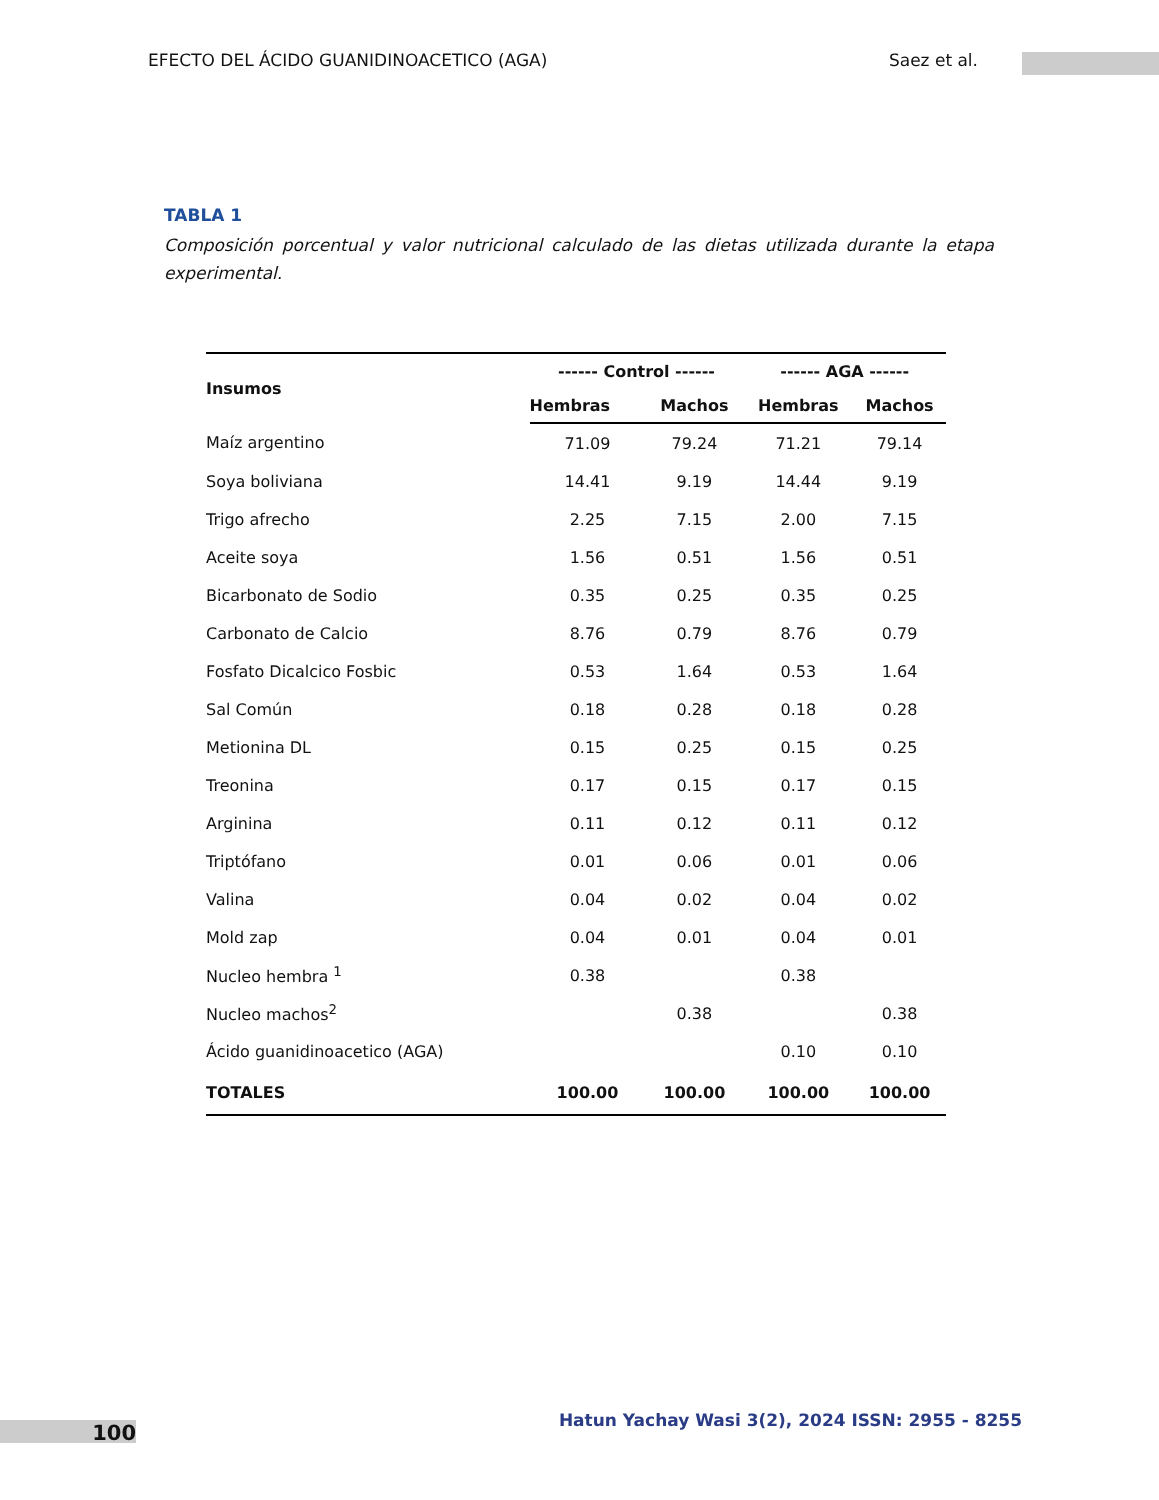EFECTO DEL ÁCIDO GUANIDINOACETICO (AGA) Saez et al.
TABLA 1
Composición porcentual y valor nutricional calculado de las dietas utilizada durante la etapa experimental.
| Insumos | ------ Control ------ | | ------ AGA ------ | |
| --- | --- | --- | --- | --- |
| | Hembras | Machos | Hembras | Machos |
| Maíz argentino | 71.09 | 79.24 | 71.21 | 79.14 |
| Soya boliviana | 14.41 | 9.19 | 14.44 | 9.19 |
| Trigo afrecho | 2.25 | 7.15 | 2.00 | 7.15 |
| Aceite soya | 1.56 | 0.51 | 1.56 | 0.51 |
| Bicarbonato de Sodio | 0.35 | 0.25 | 0.35 | 0.25 |
| Carbonato de Calcio | 8.76 | 0.79 | 8.76 | 0.79 |
| Fosfato Dicalcico Fosbic | 0.53 | 1.64 | 0.53 | 1.64 |
| Sal Común | 0.18 | 0.28 | 0.18 | 0.28 |
| Metionina DL | 0.15 | 0.25 | 0.15 | 0.25 |
| Treonina | 0.17 | 0.15 | 0.17 | 0.15 |
| Arginina | 0.11 | 0.12 | 0.11 | 0.12 |
| Triptófano | 0.01 | 0.06 | 0.01 | 0.06 |
| Valina | 0.04 | 0.02 | 0.04 | 0.02 |
| Mold zap | 0.04 | 0.01 | 0.04 | 0.01 |
| Nucleo hembra <sup>1</sup> | 0.38 | | 0.38 | |
| Nucleo machos<sup>2</sup> | | 0.38 | | 0.38 |
| Ácido guanidinoacetico (AGA) | | | 0.10 | 0.10 |
| TOTALES | 100.00 | 100.00 | 100.00 | 100.00 |
100
Hatun Yachay Wasi 3(2), 2024 ISSN: 2955 - 8255